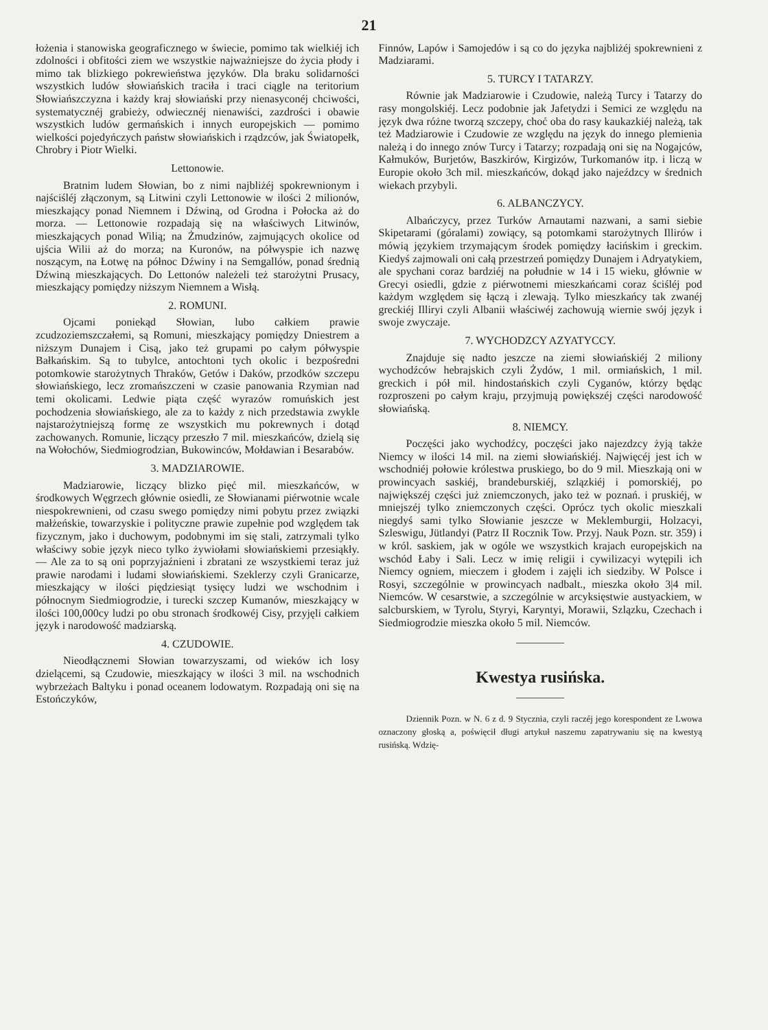21
łożenia i stanowiska geograficznego w świecie, pomimo tak wielkiéj ich zdolności i obfitości ziem we wszystkie najważniejsze do życia płody i mimo tak blizkiego pokrewieństwa języków. Dla braku solidarności wszystkich ludów słowiańskich traciła i traci ciągle na teritorium Słowiańszczyzna i każdy kraj słowiański przy nienasyconéj chciwości, systematycznéj grabieży, odwiecznéj nienawiści, zazdrości i obawie wszystkich ludów germańskich i innych europejskich — pomimo wielkości pojedyńczych państw słowiańskich i rządzców, jak Światopełk, Chrobry i Piotr Wielki.
Lettonowie.
Bratnim ludem Słowian, bo z nimi najbliżéj spokrewnionym i najściśléj złączonym, są Litwini czyli Lettonowie w ilości 2 milionów, mieszkający ponad Niemnem i Dźwiną, od Grodna i Połocka aż do morza. — Lettonowie rozpadają się na właściwych Litwinów, mieszkających ponad Wilią; na Żmudzinów, zajmujących okolice od ujścia Wilii aż do morza; na Kuronów, na półwyspie ich nazwę noszącym, na Łotwę na północ Dźwiny i na Semgallów, ponad średnią Dźwiną mieszkających. Do Lettonów należeli też starożytni Prusacy, mieszkający pomiędzy niższym Niemnem a Wisłą.
2. ROMUNI.
Ojcami poniekąd Słowian, lubo całkiem prawie zcudzoziemszczałemi, są Romuni, mieszkający pomiędzy Dniestrem a niższym Dunajem i Cisą, jako też grupami po całym półwyspie Bałkańskim. Są to tubylce, antochtoni tych okolic i bezpośredni potomkowie starożytnych Thraków, Getów i Daków, przodków szczepu słowiańskiego, lecz zromańszczeni w czasie panowania Rzymian nad temi okolicami. Ledwie piąta część wyrazów romuńskich jest pochodzenia słowiańskiego, ale za to każdy z nich przedstawia zwykle najstarożytniejszą formę ze wszystkich mu pokrewnych i dotąd zachowanych. Romunie, liczący przeszło 7 mil. mieszkańców, dzielą się na Wołochów, Siedmiogrodzian, Bukowinców, Mołdawian i Besarabów.
3. MADZIAROWIE.
Madziarowie, liczący blizko pięć mil. mieszkańców, w środkowych Węgrzech głównie osiedli, ze Słowianami piérwotnie wcale niespokrewnieni, od czasu swego pomiędzy nimi pobytu przez związki małżeńskie, towarzyskie i polityczne prawie zupełnie pod względem tak fizycznym, jako i duchowym, podobnymi im się stali, zatrzymali tylko właściwy sobie język nieco tylko żywiołami słowiańskiemi przesiąkły. — Ale za to są oni poprzyjaźnieni i zbratani ze wszystkiemi teraz już prawie narodami i ludami słowiańskiemi. Szeklerzy czyli Granicarze, mieszkający w ilości piędziesiąt tysięcy ludzi we wschodnim i północnym Siedmiogrodzie, i turecki szczep Kumanów, mieszkający w ilości 100,000cy ludzi po obu stronach środkowéj Cisy, przyjęli całkiem język i narodowość madziarską.
4. CZUDOWIE.
Nieodłącznemi Słowian towarzyszami, od wieków ich losy dzielącemi, są Czudowie, mieszkający w ilości 3 mil. na wschodnich wybrzeżach Baltyku i ponad oceanem lodowatym. Rozpadają oni się na Estończyków,
Finnów, Lapów i Samojedów i są co do języka najbliżéj spokrewnieni z Madziarami.
5. TURCY I TATARZY.
Równie jak Madziarowie i Czudowie, należą Turcy i Tatarzy do rasy mongolskiéj. Lecz podobnie jak Jafetydzi i Semici ze względu na język dwa różne tworzą szczepy, choć oba do rasy kaukazkiéj należą, tak też Madziarowie i Czudowie ze względu na język do innego plemienia należą i do innego znów Turcy i Tatarzy; rozpadają oni się na Nogajców, Kałmuków, Burjetów, Baszkirów, Kirgizów, Turkomanów itp. i liczą w Europie około 3ch mil. mieszkańców, dokąd jako najeźdzcy w średnich wiekach przybyli.
6. ALBANCZYCY.
Albańczycy, przez Turków Arnautami nazwani, a sami siebie Skipetarami (góralami) zowiący, są potomkami starożytnych Illirów i mówią językiem trzymającym środek pomiędzy łacińskim i greckim. Kiedyś zajmowali oni całą przestrzeń pomiędzy Dunajem i Adryatykiem, ale spychani coraz bardziéj na południe w 14 i 15 wieku, głównie w Grecyi osiedli, gdzie z piérwotnemi mieszkańcami coraz ściśléj pod każdym względem się łączą i zlewają. Tylko mieszkańcy tak zwanéj greckiéj Illiryi czyli Albanii właściwéj zachowują wiernie swój język i swoje zwyczaje.
7. WYCHODZCY AZYATYCCY.
Znajduje się nadto jeszcze na ziemi słowiańskiéj 2 miliony wychodźców hebrajskich czyli Żydów, 1 mil. ormiańskich, 1 mil. greckich i pół mil. hindostańskich czyli Cyganów, którzy będąc rozproszeni po całym kraju, przyjmują powiększéj części narodowość słowiańską.
8. NIEMCY.
Poczęści jako wychodźcy, poczęści jako najezdzcy żyją także Niemcy w ilości 14 mil. na ziemi słowiańskiéj. Najwięcéj jest ich w wschodniéj połowie królestwa pruskiego, bo do 9 mil. Mieszkają oni w prowincyach saskiéj, brandeburskiéj, szlązkiéj i pomorskiéj, po największéj części już zniemczonych, jako też w poznań. i pruskiéj, w mniejszéj tylko zniemczonych części. Oprócz tych okolic mieszkali niegdyś sami tylko Słowianie jeszcze w Meklemburgii, Holzacyi, Szleswigu, Jütlandyi (Patrz II Rocznik Tow. Przyj. Nauk Pozn. str. 359) i w król. saskiem, jak w ogóle we wszystkich krajach europejskich na wschód Łaby i Sali. Lecz w imię religii i cywilizacyi wytępili ich Niemcy ogniem, mieczem i głodem i zajęli ich siedziby. W Polsce i Rosyi, szczególnie w prowincyach nadbalt., mieszka około 3|4 mil. Niemców. W cesarstwie, a szczególnie w arcyksięstwie austyackiem, w salcburskiem, w Tyrolu, Styryi, Karyntyi, Morawii, Szlązku, Czechach i Siedmiogrodzie mieszka około 5 mil. Niemców.
Kwestya rusińska.
Dziennik Pozn. w N. 6 z d. 9 Stycznia, czyli raczéj jego korespondent ze Lwowa oznaczony głoską a, poświęcił długi artykuł naszemu zapatrywaniu się na kwestyą rusińską. Wdzię-